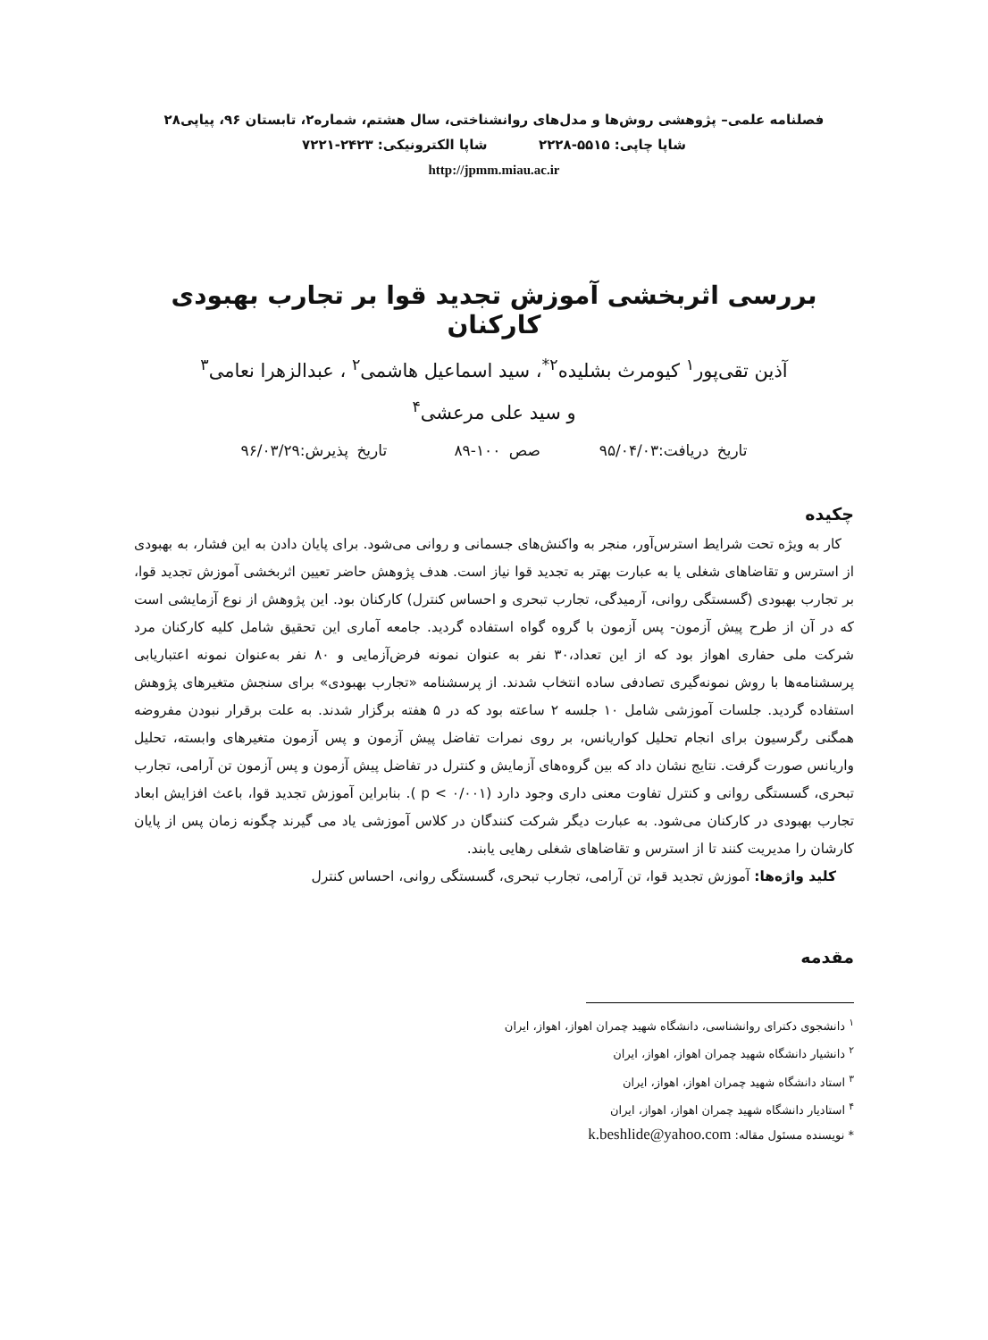فصلنامه علمی– پژوهشی روش‌ها و مدل‌های روانشناختی، سال هشتم، شماره۲، تابستان ۹۶، پیاپی۲۸
شاپا چاپی: ۵۵۱۵-۲۲۲۸ شاپا الکترونیکی: ۲۴۲۳-۷۲۲۱
http://jpmm.miau.ac.ir
بررسی اثربخشی آموزش تجدید قوا بر تجارب بهبودی کارکنان
آذین تقی‌پور<sup>۱</sup> کیومرث بشلیده<sup>۲*</sup>، سید اسماعیل هاشمی<sup>۲</sup> ، عبدالزهرا نعامی<sup>۳</sup>
و سید علی مرعشی<sup>۴</sup>
تاریخ دریافت:۹۵/۰۴/۰۳ صص ۱۰۰-۸۹ تاریخ پذیرش:۹۶/۰۳/۲۹
چکیده
کار به ویژه تحت شرایط استرس‌آور، منجر به واکنش‌های جسمانی و روانی می‌شود. برای پایان دادن به این فشار، به بهبودی از استرس و تقاضاهای شغلی یا به عبارت بهتر به تجدید قوا نیاز است. هدف پژوهش حاضر تعیین اثربخشی آموزش تجدید قوا، بر تجارب بهبودی (گسستگی روانی، آرمیدگی، تجارب تبحری و احساس کنترل) کارکنان بود. این پژوهش از نوع آزمایشی است که در آن از طرح پیش آزمون- پس آزمون با گروه گواه استفاده گردید. جامعه آماری این تحقیق شامل کلیه کارکنان مرد شرکت ملی حفاری اهواز بود که از این تعداد،۳۰ نفر به عنوان نمونه فرض‌آزمایی و ۸۰ نفر به‌عنوان نمونه اعتباریابی پرسشنامه‌ها با روش نمونه‌گیری تصادفی ساده انتخاب شدند. از پرسشنامه «تجارب بهبودی» برای سنجش متغیرهای پژوهش استفاده گردید. جلسات آموزشی شامل ۱۰ جلسه ۲ ساعته بود که در ۵ هفته برگزار شدند. به علت برقرار نبودن مفروضه همگنی رگرسیون برای انجام تحلیل کواریانس، بر روی نمرات تفاضل پیش آزمون و پس آزمون متغیرهای وابسته، تحلیل واریانس صورت گرفت. نتایج نشان داد که بین گروه‌های آزمایش و کنترل در تفاضل پیش آزمون و پس آزمون تن آرامی، تجارب تبحری، گسستگی روانی و کنترل تفاوت معنی داری وجود دارد (p < ۰/۰۰۱ ). بنابراین آموزش تجدید قوا، باعث افزایش ابعاد تجارب بهبودی در کارکنان می‌شود. به عبارت دیگر شرکت کنندگان در کلاس آموزشی یاد می گیرند چگونه زمان پس از پایان کارشان را مدیریت کنند تا از استرس و تقاضاهای شغلی رهایی یابند.
کلید واژه‌ها: آموزش تجدید قوا، تن آرامی، تجارب تبحری، گسستگی روانی، احساس کنترل
مقدمه
<sup>۱</sup> دانشجوی دکترای روانشناسی، دانشگاه شهید چمران اهواز، اهواز، ایران
<sup>۲</sup> دانشیار دانشگاه شهید چمران اهواز، اهواز، ایران
<sup>۳</sup> استاد دانشگاه شهید چمران اهواز، اهواز، ایران
<sup>۴</sup> استادیار دانشگاه شهید چمران اهواز، اهواز، ایران
* نویسنده مسئول مقاله: k.beshlide@yahoo.com